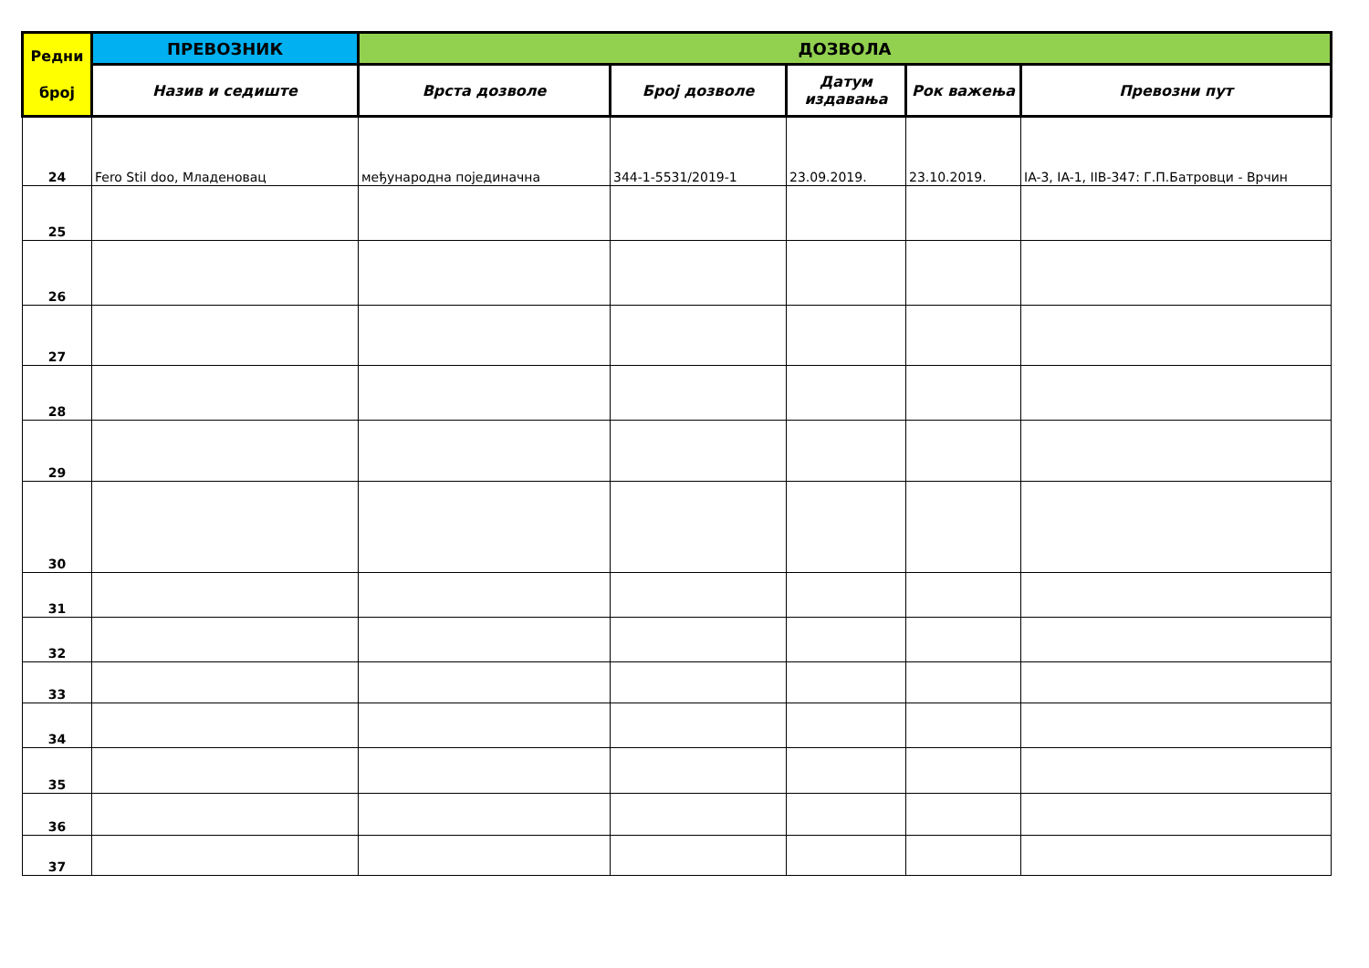| Редни број | ПРЕВОЗНИК | ДОЗВОЛА | | | | |
| --- | --- | --- | --- | --- | --- | --- |
| | Назив и седиште | Врста дозволе | Број дозволе | Датум издавања | Рок важења | Превозни пут |
| 24 | Fero Stil doo, Младеновац | међународна појединачна | 344-1-5531/2019-1 | 23.09.2019. | 23.10.2019. | IA-3, IA-1, IIB-347: Г.П.Батровци - Врчин |
| 25 | | | | | | |
| 26 | | | | | | |
| 27 | | | | | | |
| 28 | | | | | | |
| 29 | | | | | | |
| 30 | | | | | | |
| 31 | | | | | | |
| 32 | | | | | | |
| 33 | | | | | | |
| 34 | | | | | | |
| 35 | | | | | | |
| 36 | | | | | | |
| 37 | | | | | | |